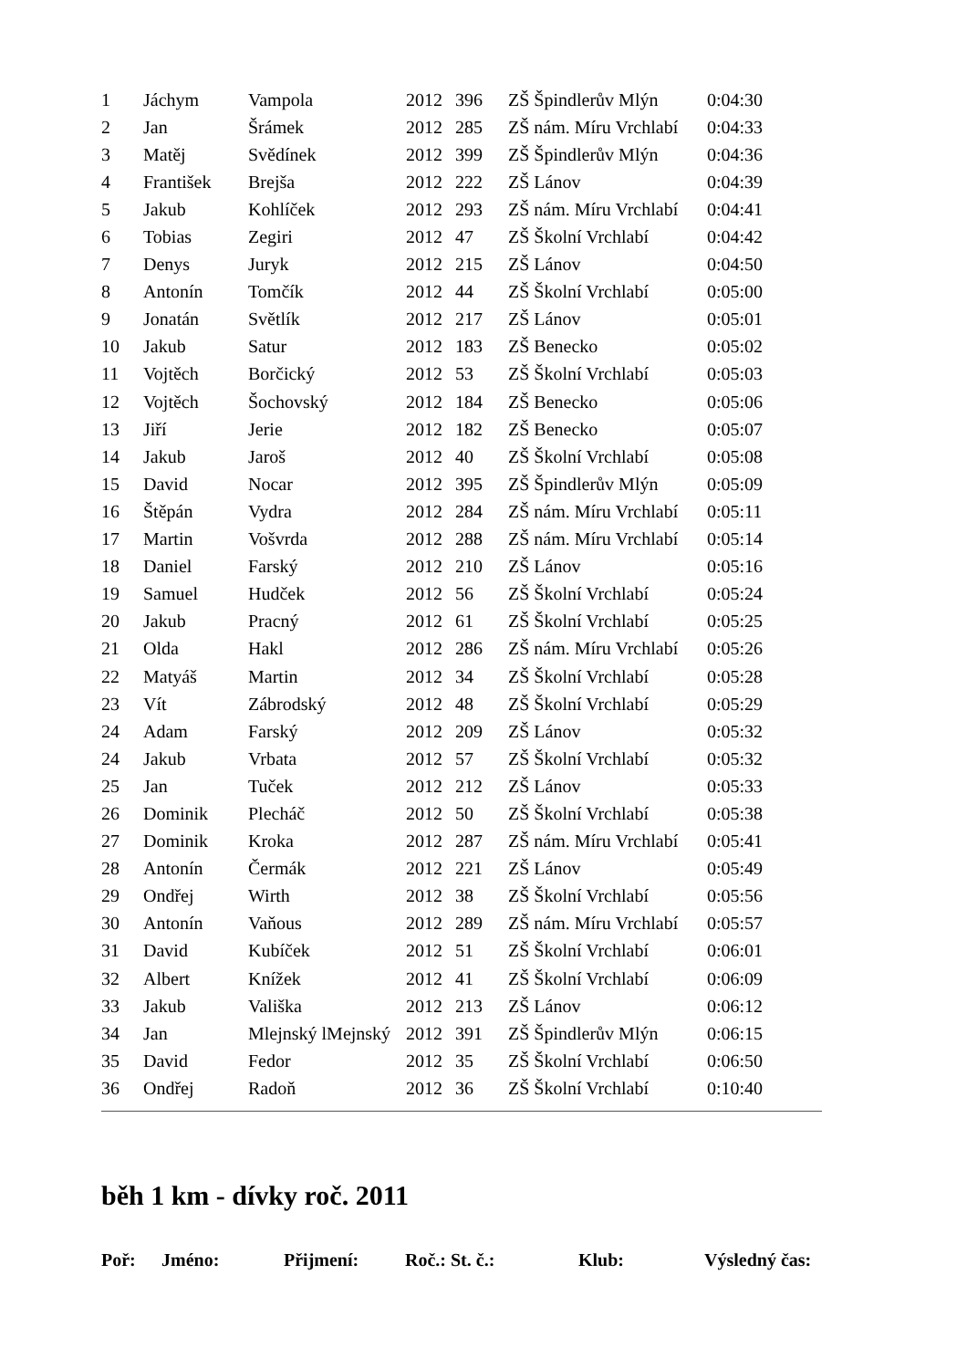| 1 | Jáchym | Vampola | 2012 | 396 | ZŠ Špindlerův Mlýn | 0:04:30 |
| 2 | Jan | Šrámek | 2012 | 285 | ZŠ nám. Míru Vrchlabí | 0:04:33 |
| 3 | Matěj | Svědínek | 2012 | 399 | ZŠ Špindlerův Mlýn | 0:04:36 |
| 4 | František | Brejša | 2012 | 222 | ZŠ Lánov | 0:04:39 |
| 5 | Jakub | Kohlíček | 2012 | 293 | ZŠ nám. Míru Vrchlabí | 0:04:41 |
| 6 | Tobias | Zegiri | 2012 | 47 | ZŠ Školní Vrchlabí | 0:04:42 |
| 7 | Denys | Juryk | 2012 | 215 | ZŠ Lánov | 0:04:50 |
| 8 | Antonín | Tomčík | 2012 | 44 | ZŠ Školní Vrchlabí | 0:05:00 |
| 9 | Jonatán | Světlík | 2012 | 217 | ZŠ Lánov | 0:05:01 |
| 10 | Jakub | Satur | 2012 | 183 | ZŠ Benecko | 0:05:02 |
| 11 | Vojtěch | Borčický | 2012 | 53 | ZŠ Školní Vrchlabí | 0:05:03 |
| 12 | Vojtěch | Šochovský | 2012 | 184 | ZŠ Benecko | 0:05:06 |
| 13 | Jiří | Jerie | 2012 | 182 | ZŠ Benecko | 0:05:07 |
| 14 | Jakub | Jaroš | 2012 | 40 | ZŠ Školní Vrchlabí | 0:05:08 |
| 15 | David | Nocar | 2012 | 395 | ZŠ Špindlerův Mlýn | 0:05:09 |
| 16 | Štěpán | Vydra | 2012 | 284 | ZŠ nám. Míru Vrchlabí | 0:05:11 |
| 17 | Martin | Vošvrda | 2012 | 288 | ZŠ nám. Míru Vrchlabí | 0:05:14 |
| 18 | Daniel | Farský | 2012 | 210 | ZŠ Lánov | 0:05:16 |
| 19 | Samuel | Hudček | 2012 | 56 | ZŠ Školní Vrchlabí | 0:05:24 |
| 20 | Jakub | Pracný | 2012 | 61 | ZŠ Školní Vrchlabí | 0:05:25 |
| 21 | Olda | Hakl | 2012 | 286 | ZŠ nám. Míru Vrchlabí | 0:05:26 |
| 22 | Matyáš | Martin | 2012 | 34 | ZŠ Školní Vrchlabí | 0:05:28 |
| 23 | Vít | Zábrodský | 2012 | 48 | ZŠ Školní Vrchlabí | 0:05:29 |
| 24 | Adam | Farský | 2012 | 209 | ZŠ Lánov | 0:05:32 |
| 24 | Jakub | Vrbata | 2012 | 57 | ZŠ Školní Vrchlabí | 0:05:32 |
| 25 | Jan | Tuček | 2012 | 212 | ZŠ Lánov | 0:05:33 |
| 26 | Dominik | Plecháč | 2012 | 50 | ZŠ Školní Vrchlabí | 0:05:38 |
| 27 | Dominik | Kroka | 2012 | 287 | ZŠ nám. Míru Vrchlabí | 0:05:41 |
| 28 | Antonín | Čermák | 2012 | 221 | ZŠ Lánov | 0:05:49 |
| 29 | Ondřej | Wirth | 2012 | 38 | ZŠ Školní Vrchlabí | 0:05:56 |
| 30 | Antonín | Vaňous | 2012 | 289 | ZŠ nám. Míru Vrchlabí | 0:05:57 |
| 31 | David | Kubíček | 2012 | 51 | ZŠ Školní Vrchlabí | 0:06:01 |
| 32 | Albert | Knížek | 2012 | 41 | ZŠ Školní Vrchlabí | 0:06:09 |
| 33 | Jakub | Vališka | 2012 | 213 | ZŠ Lánov | 0:06:12 |
| 34 | Jan | Mlejnský lMejnský | 2012 | 391 | ZŠ Špindlerův Mlýn | 0:06:15 |
| 35 | David | Fedor | 2012 | 35 | ZŠ Školní Vrchlabí | 0:06:50 |
| 36 | Ondřej | Radoň | 2012 | 36 | ZŠ Školní Vrchlabí | 0:10:40 |
běh 1 km - dívky roč. 2011
| Poř: | Jméno: | Přijmení: | Roč.: St. č.: | Klub: | Výsledný čas: |